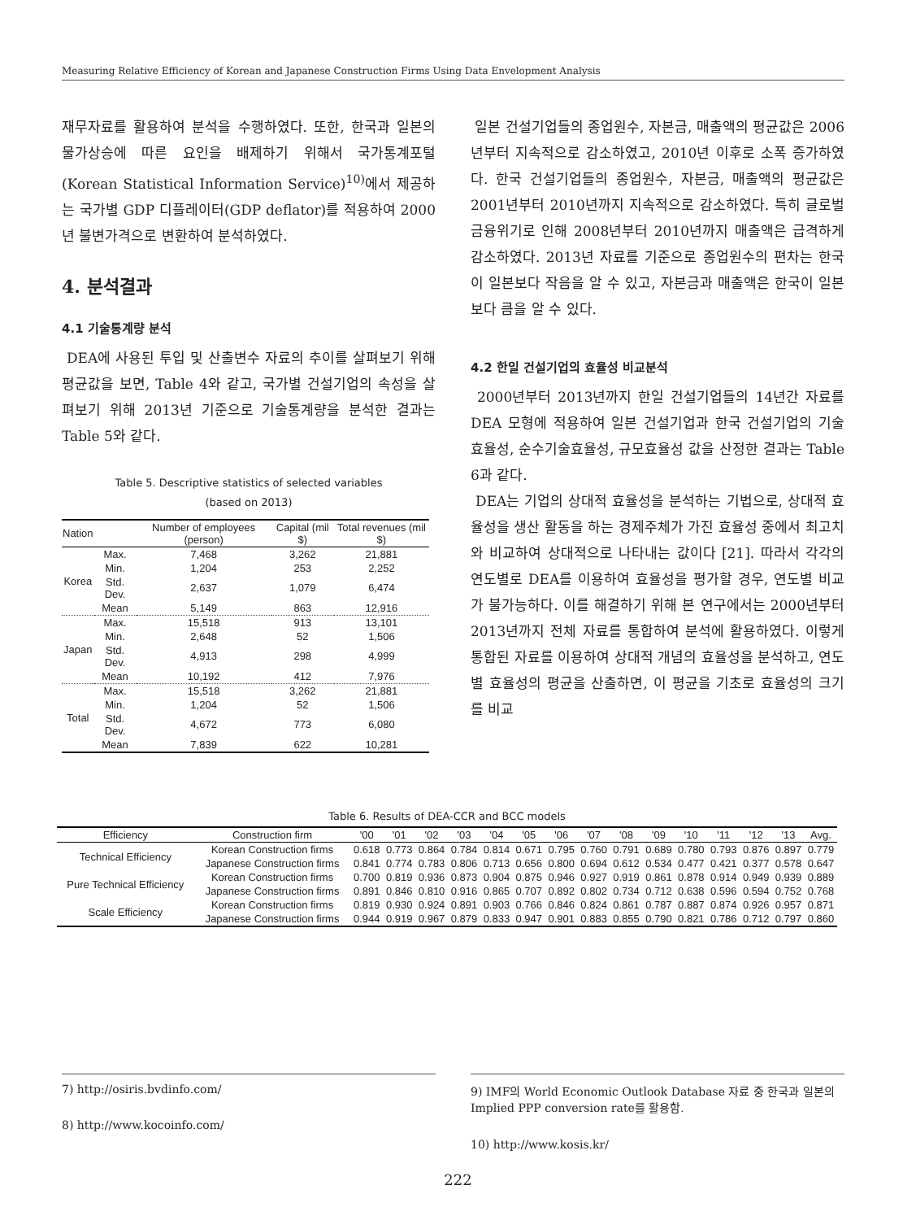Measuring Relative Efficiency of Korean and Japanese Construction Firms Using Data Envelopment Analysis
재무자료를 활용하여 분석을 수행하였다. 또한, 한국과 일본의 물가상승에 따른 요인을 배제하기 위해서 국가통계포털(Korean Statistical Information Service)<sup>10)</sup>에서 제공하는 국가별 GDP 디플레이터(GDP deflator)를 적용하여 2000년 불변가격으로 변환하여 분석하였다.
4. 분석결과
4.1 기술통계량 분석
DEA에 사용된 투입 및 산출변수 자료의 추이를 살펴보기 위해 평균값을 보면, Table 4와 같고, 국가별 건설기업의 속성을 살펴보기 위해 2013년 기준으로 기술통계량을 분석한 결과는 Table 5와 같다.
Table 5. Descriptive statistics of selected variables
(based on 2013)
| Nation | | Number of employees (person) | Capital (mil $) | Total revenues (mil $) |
| --- | --- | --- | --- | --- |
| Korea | Max. | 7,468 | 3,262 | 21,881 |
| | Min. | 1,204 | 253 | 2,252 |
| | Std. Dev. | 2,637 | 1,079 | 6,474 |
| | Mean | 5,149 | 863 | 12,916 |
| Japan | Max. | 15,518 | 913 | 13,101 |
| | Min. | 2,648 | 52 | 1,506 |
| | Std. Dev. | 4,913 | 298 | 4,999 |
| | Mean | 10,192 | 412 | 7,976 |
| Total | Max. | 15,518 | 3,262 | 21,881 |
| | Min. | 1,204 | 52 | 1,506 |
| | Std. Dev. | 4,672 | 773 | 6,080 |
| | Mean | 7,839 | 622 | 10,281 |
일본 건설기업들의 종업원수, 자본금, 매출액의 평균값은 2006년부터 지속적으로 감소하였고, 2010년 이후로 소폭 증가하였다. 한국 건설기업들의 종업원수, 자본금, 매출액의 평균값은 2001년부터 2010년까지 지속적으로 감소하였다. 특히 글로벌 금융위기로 인해 2008년부터 2010년까지 매출액은 급격하게 감소하였다. 2013년 자료를 기준으로 종업원수의 편차는 한국이 일본보다 작음을 알 수 있고, 자본금과 매출액은 한국이 일본보다 큼을 알 수 있다.
4.2 한일 건설기업의 효율성 비교분석
2000년부터 2013년까지 한일 건설기업들의 14년간 자료를 DEA 모형에 적용하여 일본 건설기업과 한국 건설기업의 기술효율성, 순수기술효율성, 규모효율성 값을 산정한 결과는 Table 6과 같다.
DEA는 기업의 상대적 효율성을 분석하는 기법으로, 상대적 효율성을 생산 활동을 하는 경제주체가 가진 효율성 중에서 최고치와 비교하여 상대적으로 나타내는 값이다 [21]. 따라서 각각의 연도별로 DEA를 이용하여 효율성을 평가할 경우, 연도별 비교가 불가능하다. 이를 해결하기 위해 본 연구에서는 2000년부터 2013년까지 전체 자료를 통합하여 분석에 활용하였다. 이렇게 통합된 자료를 이용하여 상대적 개념의 효율성을 분석하고, 연도별 효율성의 평균을 산출하면, 이 평균을 기초로 효율성의 크기를 비교
Table 6. Results of DEA-CCR and BCC models
| Efficiency | Construction firm | '00 | '01 | '02 | '03 | '04 | '05 | '06 | '07 | '08 | '09 | '10 | '11 | '12 | '13 | Avg. |
| --- | --- | --- | --- | --- | --- | --- | --- | --- | --- | --- | --- | --- | --- | --- | --- | --- |
| Technical Efficiency | Korean Construction firms | 0.618 | 0.773 | 0.864 | 0.784 | 0.814 | 0.671 | 0.795 | 0.760 | 0.791 | 0.689 | 0.780 | 0.793 | 0.876 | 0.897 | 0.779 |
| | Japanese Construction firms | 0.841 | 0.774 | 0.783 | 0.806 | 0.713 | 0.656 | 0.800 | 0.694 | 0.612 | 0.534 | 0.477 | 0.421 | 0.377 | 0.578 | 0.647 |
| Pure Technical Efficiency | Korean Construction firms | 0.700 | 0.819 | 0.936 | 0.873 | 0.904 | 0.875 | 0.946 | 0.927 | 0.919 | 0.861 | 0.878 | 0.914 | 0.949 | 0.939 | 0.889 |
| | Japanese Construction firms | 0.891 | 0.846 | 0.810 | 0.916 | 0.865 | 0.707 | 0.892 | 0.802 | 0.734 | 0.712 | 0.638 | 0.596 | 0.594 | 0.752 | 0.768 |
| Scale Efficiency | Korean Construction firms | 0.819 | 0.930 | 0.924 | 0.891 | 0.903 | 0.766 | 0.846 | 0.824 | 0.861 | 0.787 | 0.887 | 0.874 | 0.926 | 0.957 | 0.871 |
| | Japanese Construction firms | 0.944 | 0.919 | 0.967 | 0.879 | 0.833 | 0.947 | 0.901 | 0.883 | 0.855 | 0.790 | 0.821 | 0.786 | 0.712 | 0.797 | 0.860 |
7) http://osiris.bvdinfo.com/
8) http://www.kocoinfo.com/
9) IMF의 World Economic Outlook Database 자료 중 한국과 일본의 Implied PPP conversion rate를 활용함.
10) http://www.kosis.kr/
222